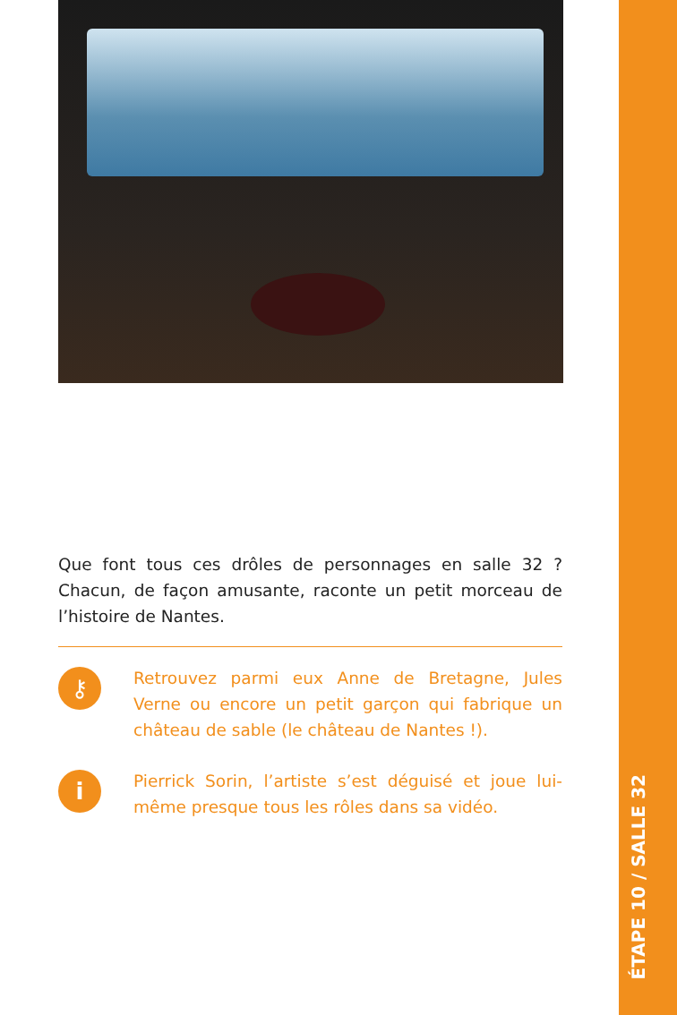Que font tous ces drôles de personnages en salle 32 ? Chacun, de façon amusante, raconte un petit morceau de l’histoire de Nantes.
⚷
Retrouvez parmi eux Anne de Bretagne, Jules Verne ou encore un petit garçon qui fabrique un château de sable (le château de Nantes !).
i
Pierrick Sorin, l’artiste s’est déguisé et joue lui-même presque tous les rôles dans sa vidéo.
ÉTAPE 10 / SALLE 32